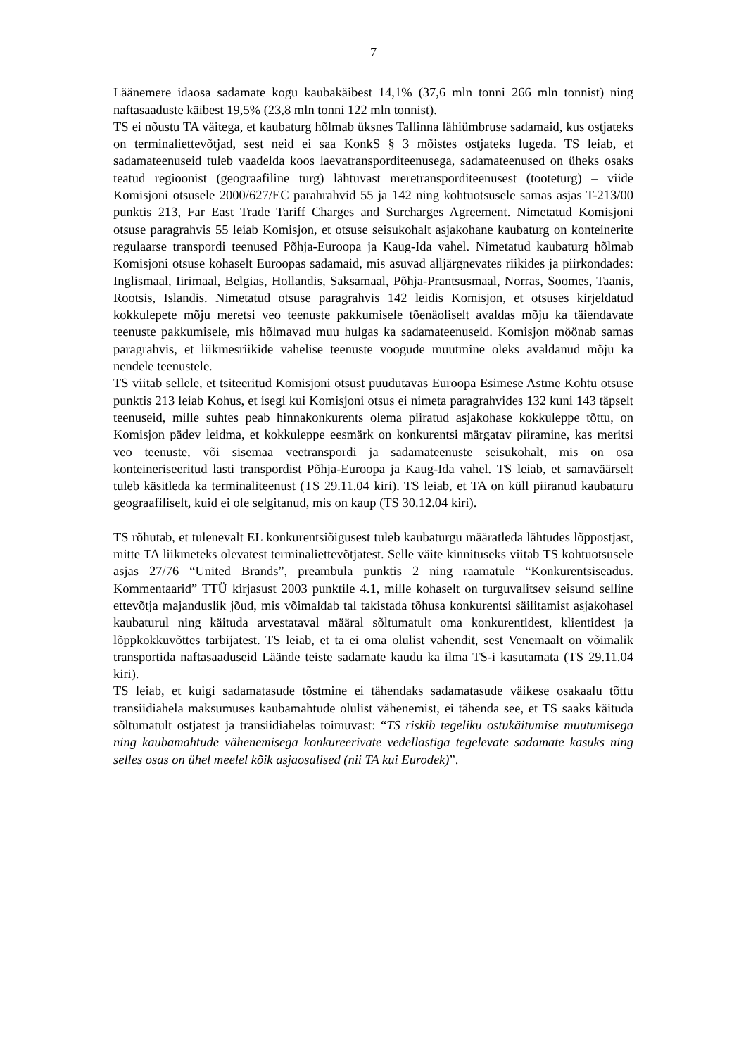7
Läänemere idaosa sadamate kogu kaubakäibest 14,1% (37,6 mln tonni 266 mln tonnist) ning naftasaaduste käibest 19,5% (23,8 mln tonni 122 mln tonnist).
TS ei nõustu TA väitega, et kaubaturg hõlmab üksnes Tallinna lähiümbruse sadamaid, kus ostjateks on terminaliettevõtjad, sest neid ei saa KonkS § 3 mõistes ostjateks lugeda. TS leiab, et sadamateenuseid tuleb vaadelda koos laevatransporditeenusega, sadamateenused on üheks osaks teatud regioonist (geograafiline turg) lähtuvast meretransporditeenusest (tooteturg) – viide Komisjoni otsusele 2000/627/EC parahrahvid 55 ja 142 ning kohtuotsusele samas asjas T-213/00 punktis 213, Far East Trade Tariff Charges and Surcharges Agreement. Nimetatud Komisjoni otsuse paragrahvis 55 leiab Komisjon, et otsuse seisukohalt asjakohane kaubaturg on konteinerite regulaarse transpordi teenused Põhja-Euroopa ja Kaug-Ida vahel. Nimetatud kaubaturg hõlmab Komisjoni otsuse kohaselt Euroopas sadamaid, mis asuvad alljärgnevates riikides ja piirkondades: Inglismaal, Iirimaal, Belgias, Hollandis, Saksamaal, Põhja-Prantsusmaal, Norras, Soomes, Taanis, Rootsis, Islandis. Nimetatud otsuse paragrahvis 142 leidis Komisjon, et otsuses kirjeldatud kokkulepete mõju meretsi veo teenuste pakkumisele tõenäoliselt avaldas mõju ka täiendavate teenuste pakkumisele, mis hõlmavad muu hulgas ka sadamateenuseid. Komisjon möönab samas paragrahvis, et liikmesriikide vahelise teenuste voogude muutmine oleks avaldanud mõju ka nendele teenustele.
TS viitab sellele, et tsiteeritud Komisjoni otsust puudutavas Euroopa Esimese Astme Kohtu otsuse punktis 213 leiab Kohus, et isegi kui Komisjoni otsus ei nimeta paragrahvides 132 kuni 143 täpselt teenuseid, mille suhtes peab hinnakonkurents olema piiratud asjakohase kokkuleppe tõttu, on Komisjon pädev leidma, et kokkuleppe eesmärk on konkurentsi märgatav piiramine, kas meritsi veo teenuste, või sisemaa veetranspordi ja sadamateenuste seisukohalt, mis on osa konteineriseeritud lasti transpordist Põhja-Euroopa ja Kaug-Ida vahel. TS leiab, et samaväärselt tuleb käsitleda ka terminaliteenust (TS 29.11.04 kiri). TS leiab, et TA on küll piiranud kaubaturu geograafiliselt, kuid ei ole selgitanud, mis on kaup (TS 30.12.04 kiri).
TS rõhutab, et tulenevalt EL konkurentsiõigusest tuleb kaubaturgu määratleda lähtudes lõppostjast, mitte TA liikmeteks olevatest terminaliettevõtjatest. Selle väite kinnituseks viitab TS kohtuotsusele asjas 27/76 “United Brands”, preambula punktis 2 ning raamatule “Konkurentsiseadus. Kommentaarid” TTÜ kirjasust 2003 punktile 4.1, mille kohaselt on turguvalitsev seisund selline ettevõtja majanduslik jõud, mis võimaldab tal takistada tõhusa konkurentsi säilitamist asjakohasel kaubaturul ning käituda arvestataval määral sõltumatult oma konkurentidest, klientidest ja lõppkokkuvõttes tarbijatest. TS leiab, et ta ei oma olulist vahendit, sest Venemaalt on võimalik transportida naftasaaduseid Läände teiste sadamate kaudu ka ilma TS-i kasutamata (TS 29.11.04 kiri).
TS leiab, et kuigi sadamatasude tõstmine ei tähendaks sadamatasude väikese osakaalu tõttu transiidiahela maksumuses kaubamahtude olulist vähenemist, ei tähenda see, et TS saaks käituda sõltumatult ostjatest ja transiidiahelas toimuvast: “TS riskib tegeliku ostukäitumise muutumisega ning kaubamahtude vähenemisega konkureerivate vedellastiga tegelevate sadamate kasuks ning selles osas on ühel meelel kõik asjaosalised (nii TA kui Eurodek)”.